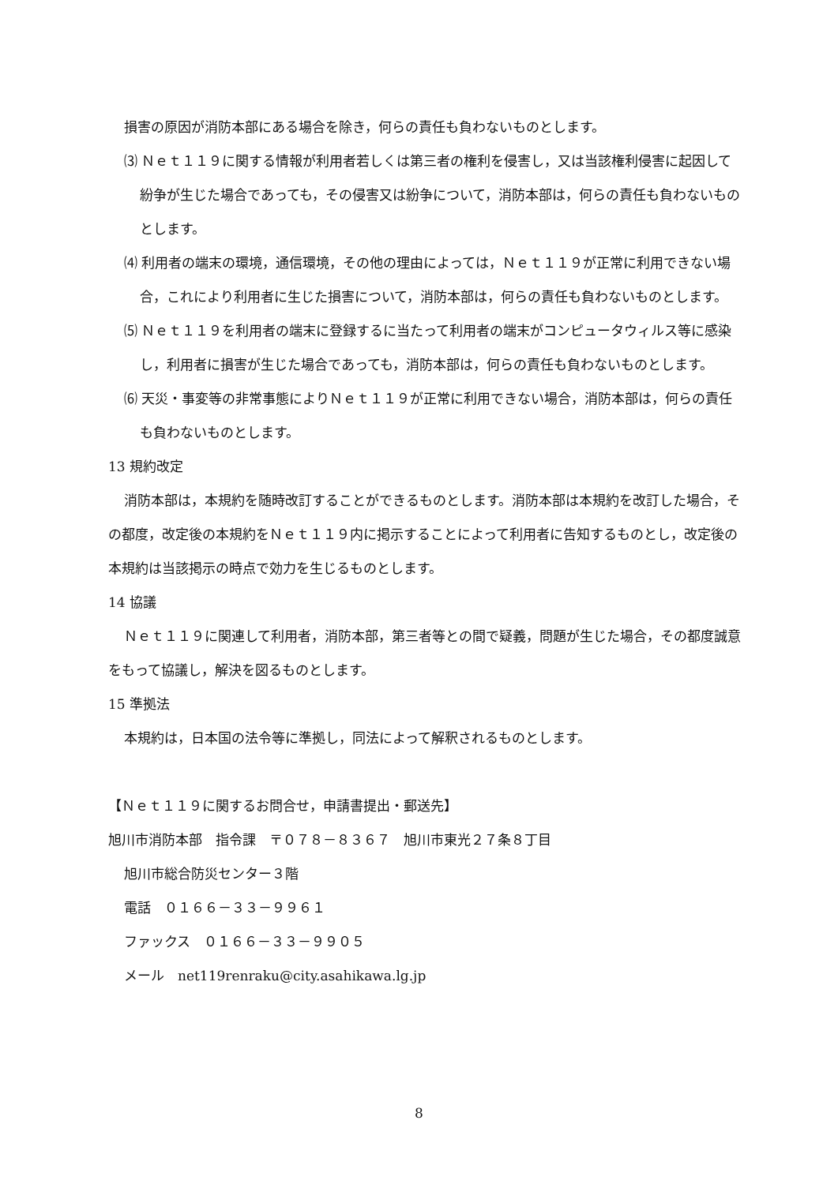損害の原因が消防本部にある場合を除き，何らの責任も負わないものとします。
⑶ Ｎｅｔ１１９に関する情報が利用者若しくは第三者の権利を侵害し，又は当該権利侵害に起因して紛争が生じた場合であっても，その侵害又は紛争について，消防本部は，何らの責任も負わないものとします。
⑷ 利用者の端末の環境，通信環境，その他の理由によっては，Ｎｅｔ１１９が正常に利用できない場合，これにより利用者に生じた損害について，消防本部は，何らの責任も負わないものとします。
⑸ Ｎｅｔ１１９を利用者の端末に登録するに当たって利用者の端末がコンピュータウィルス等に感染し，利用者に損害が生じた場合であっても，消防本部は，何らの責任も負わないものとします。
⑹ 天災・事変等の非常事態によりＮｅｔ１１９が正常に利用できない場合，消防本部は，何らの責任も負わないものとします。
13 規約改定
消防本部は，本規約を随時改訂することができるものとします。消防本部は本規約を改訂した場合，その都度，改定後の本規約をＮｅｔ１１９内に掲示することによって利用者に告知するものとし，改定後の本規約は当該掲示の時点で効力を生じるものとします。
14 協議
Ｎｅｔ１１９に関連して利用者，消防本部，第三者等との間で疑義，問題が生じた場合，その都度誠意をもって協議し，解決を図るものとします。
15 準拠法
本規約は，日本国の法令等に準拠し，同法によって解釈されるものとします。
【Ｎｅｔ１１９に関するお問合せ，申請書提出・郵送先】
旭川市消防本部　指令課　〒０７８－８３６７　旭川市東光２７条８丁目
旭川市総合防災センター３階
電話　０１６６－３３－９９６１
ファックス　０１６６－３３－９９０５
メール　net119renraku@city.asahikawa.lg.jp
8